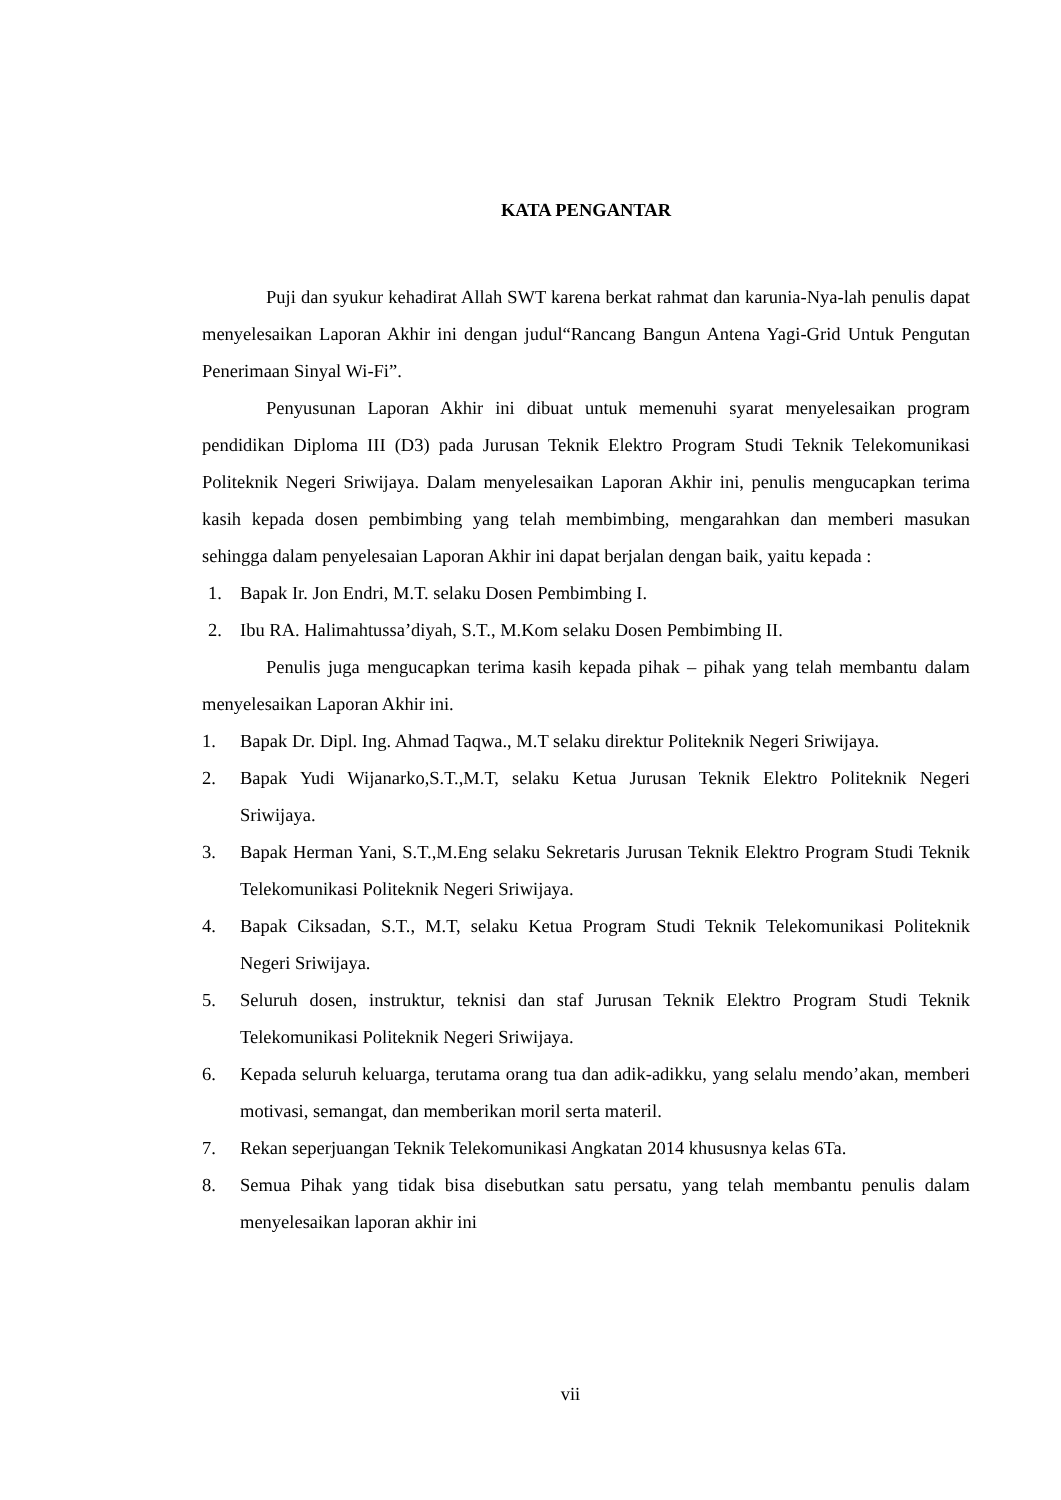KATA PENGANTAR
Puji dan syukur kehadirat Allah SWT karena berkat rahmat dan karunia-Nya-lah penulis dapat menyelesaikan Laporan Akhir ini dengan judul“Rancang Bangun Antena Yagi-Grid Untuk Pengutan Penerimaan Sinyal Wi-Fi”.
Penyusunan Laporan Akhir ini dibuat untuk memenuhi syarat menyelesaikan program pendidikan Diploma III (D3) pada Jurusan Teknik Elektro Program Studi Teknik Telekomunikasi Politeknik Negeri Sriwijaya. Dalam menyelesaikan Laporan Akhir ini, penulis mengucapkan terima kasih kepada dosen pembimbing yang telah membimbing, mengarahkan dan memberi masukan sehingga dalam penyelesaian Laporan Akhir ini dapat berjalan dengan baik, yaitu kepada :
1. Bapak Ir. Jon Endri, M.T. selaku Dosen Pembimbing I.
2. Ibu RA. Halimahtussa’diyah, S.T., M.Kom selaku Dosen Pembimbing II.
Penulis juga mengucapkan terima kasih kepada pihak – pihak yang telah membantu dalam menyelesaikan Laporan Akhir ini.
1. Bapak Dr. Dipl. Ing. Ahmad Taqwa., M.T selaku direktur Politeknik Negeri Sriwijaya.
2. Bapak Yudi Wijanarko,S.T.,M.T, selaku Ketua Jurusan Teknik Elektro Politeknik Negeri Sriwijaya.
3. Bapak Herman Yani, S.T.,M.Eng selaku Sekretaris Jurusan Teknik Elektro Program Studi Teknik Telekomunikasi Politeknik Negeri Sriwijaya.
4. Bapak Ciksadan, S.T., M.T, selaku Ketua Program Studi Teknik Telekomunikasi Politeknik Negeri Sriwijaya.
5. Seluruh dosen, instruktur, teknisi dan staf Jurusan Teknik Elektro Program Studi Teknik Telekomunikasi Politeknik Negeri Sriwijaya.
6. Kepada seluruh keluarga, terutama orang tua dan adik-adikku, yang selalu mendo’akan, memberi motivasi, semangat, dan memberikan moril serta materil.
7. Rekan seperjuangan Teknik Telekomunikasi Angkatan 2014 khususnya kelas 6Ta.
8. Semua Pihak yang tidak bisa disebutkan satu persatu, yang telah membantu penulis dalam menyelesaikan laporan akhir ini
vii